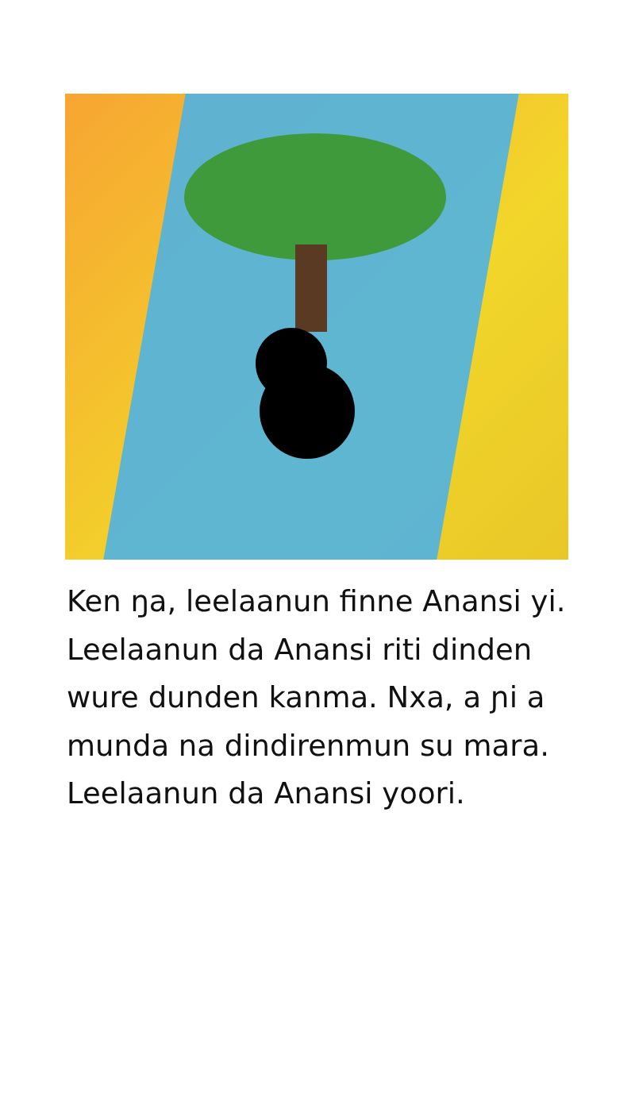Ken ŋa, leelaanun finne Anansi yi. Leelaanun da Anansi riti dinden wure dunden kanma. Nxa, a ɲi a munda na dindirenmun su mara. Leelaanun da Anansi yoori.